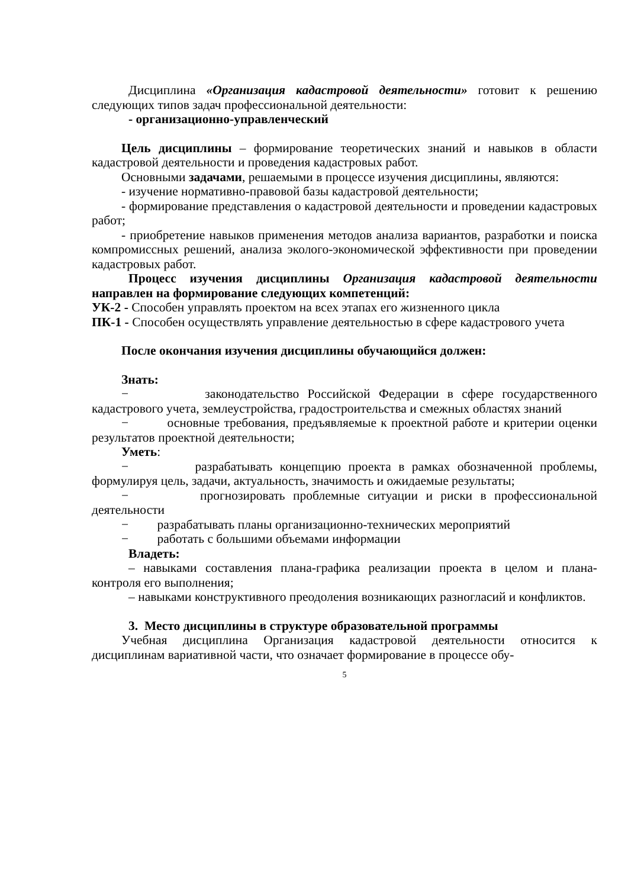Дисциплина «Организация кадастровой деятельности» готовит к решению следующих типов задач профессиональной деятельности:
- организационно-управленческий
Цель дисциплины – формирование теоретических знаний и навыков в области кадастровой деятельности и проведения кадастровых работ.
Основными задачами, решаемыми в процессе изучения дисциплины, являются:
- изучение нормативно-правовой базы кадастровой деятельности;
- формирование представления о кадастровой деятельности и проведении кадастровых работ;
- приобретение навыков применения методов анализа вариантов, разработки и поиска компромиссных решений, анализа эколого-экономической эффективности при проведении кадастровых работ.
Процесс изучения дисциплины Организация кадастровой деятельности направлен на формирование следующих компетенций:
УК-2 - Способен управлять проектом на всех этапах его жизненного цикла
ПК-1 - Способен осуществлять управление деятельностью в сфере кадастрового учета
После окончания изучения дисциплины обучающийся должен:
Знать:
− законодательство Российской Федерации в сфере государственного кадастрового учета, землеустройства, градостроительства и смежных областях знаний
− основные требования, предъявляемые к проектной работе и критерии оценки результатов проектной деятельности;
Уметь:
− разрабатывать концепцию проекта в рамках обозначенной проблемы, формулируя цель, задачи, актуальность, значимость и ожидаемые результаты;
− прогнозировать проблемные ситуации и риски в профессиональной деятельности
− разрабатывать планы организационно-технических мероприятий
− работать с большими объемами информации
Владеть:
– навыками составления плана-графика реализации проекта в целом и плана-контроля его выполнения;
– навыками конструктивного преодоления возникающих разногласий и конфликтов.
3. Место дисциплины в структуре образовательной программы
Учебная дисциплина Организация кадастровой деятельности относится к дисциплинам вариативной части, что означает формирование в процессе обу-
5